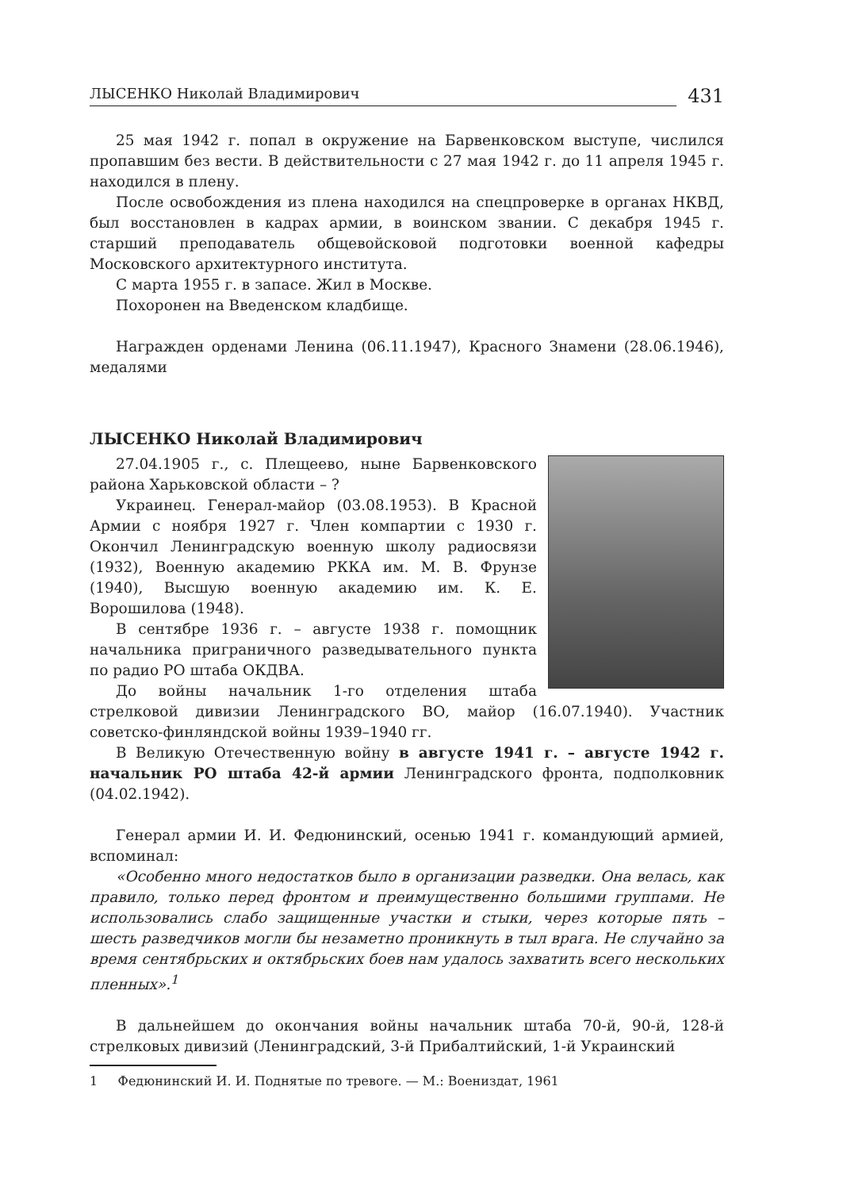ЛЫСЕНКО Николай Владимирович 431
25 мая 1942 г. попал в окружение на Барвенковском выступе, числился пропавшим без вести. В действительности с 27 мая 1942 г. до 11 апреля 1945 г. находился в плену.
После освобождения из плена находился на спецпроверке в органах НКВД, был восстановлен в кадрах армии, в воинском звании. С декабря 1945 г. старший преподаватель общевойсковой подготовки военной кафедры Московского архитектурного института.
С марта 1955 г. в запасе. Жил в Москве.
Похоронен на Введенском кладбище.
Награжден орденами Ленина (06.11.1947), Красного Знамени (28.06.1946), медалями
ЛЫСЕНКО Николай Владимирович
27.04.1905 г., с. Плещеево, ныне Барвенковского района Харьковской области – ?
Украинец. Генерал-майор (03.08.1953). В Красной Армии с ноября 1927 г. Член компартии с 1930 г. Окончил Ленинградскую военную школу радиосвязи (1932), Военную академию РККА им. М. В. Фрунзе (1940), Высшую военную академию им. К. Е. Ворошилова (1948).
В сентябре 1936 г. – августе 1938 г. помощник начальника приграничного разведывательного пункта по радио РО штаба ОКДВА.
До войны начальник 1-го отделения штаба стрелковой дивизии Ленинградского ВО, майор (16.07.1940). Участник советско-финляндской войны 1939–1940 гг.
В Великую Отечественную войну в августе 1941 г. – августе 1942 г. начальник РО штаба 42-й армии Ленинградского фронта, подполковник (04.02.1942).
Генерал армии И. И. Федюнинский, осенью 1941 г. командующий армией, вспоминал:
«Особенно много недостатков было в организации разведки. Она велась, как правило, только перед фронтом и преимущественно большими группами. Не использовались слабо защищенные участки и стыки, через которые пять – шесть разведчиков могли бы незаметно проникнуть в тыл врага. Не случайно за время сентябрьских и октябрьских боев нам удалось захватить всего нескольких пленных».<sup>1</sup>
В дальнейшем до окончания войны начальник штаба 70-й, 90-й, 128-й стрелковых дивизий (Ленинградский, 3-й Прибалтийский, 1-й Украинский
1 Федюнинский И. И. Поднятые по тревоге. — М.: Воениздат, 1961